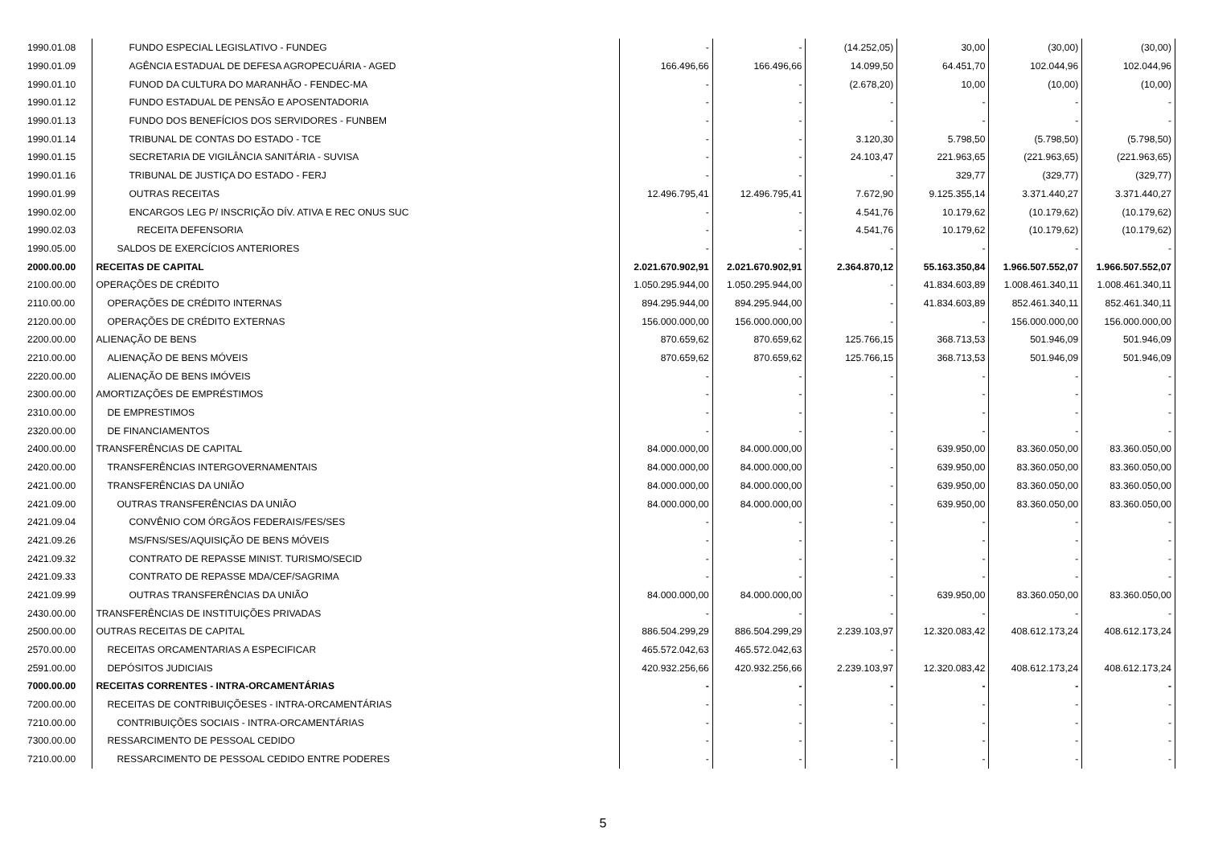| 1990.01.08 | FUNDO ESPECIAL LEGISLATIVO - FUNDEG | - | - | (14.252,05) | 30,00 | (30,00) | (30,00) |
| 1990.01.09 | AGÊNCIA ESTADUAL DE DEFESA AGROPECUÁRIA - AGED | 166.496,66 | 166.496,66 | 14.099,50 | 64.451,70 | 102.044,96 | 102.044,96 |
| 1990.01.10 | FUNOD DA CULTURA DO MARANHÃO - FENDEC-MA | - | - | (2.678,20) | 10,00 | (10,00) | (10,00) |
| 1990.01.12 | FUNDO ESTADUAL DE PENSÃO E APOSENTADORIA | - | - | - | - | - | - |
| 1990.01.13 | FUNDO DOS BENEFÍCIOS DOS SERVIDORES - FUNBEM | - | - | - | - | - | - |
| 1990.01.14 | TRIBUNAL DE CONTAS DO ESTADO - TCE | - | - | 3.120,30 | 5.798,50 | (5.798,50) | (5.798,50) |
| 1990.01.15 | SECRETARIA DE VIGILÂNCIA SANITÁRIA - SUVISA | - | - | 24.103,47 | 221.963,65 | (221.963,65) | (221.963,65) |
| 1990.01.16 | TRIBUNAL DE JUSTIÇA DO ESTADO - FERJ | - | - | - | 329,77 | (329,77) | (329,77) |
| 1990.01.99 | OUTRAS RECEITAS | 12.496.795,41 | 12.496.795,41 | 7.672,90 | 9.125.355,14 | 3.371.440,27 | 3.371.440,27 |
| 1990.02.00 | ENCARGOS LEG P/ INSCRIÇÃO DÍV. ATIVA E REC ONUS SUC | - | - | 4.541,76 | 10.179,62 | (10.179,62) | (10.179,62) |
| 1990.02.03 | RECEITA DEFENSORIA | - | - | 4.541,76 | 10.179,62 | (10.179,62) | (10.179,62) |
| 1990.05.00 | SALDOS DE EXERCÍCIOS ANTERIORES | - | - | - | - | - | - |
| 2000.00.00 | RECEITAS DE CAPITAL | 2.021.670.902,91 | 2.021.670.902,91 | 2.364.870,12 | 55.163.350,84 | 1.966.507.552,07 | 1.966.507.552,07 |
| 2100.00.00 | OPERAÇÕES DE CRÉDITO | 1.050.295.944,00 | 1.050.295.944,00 | - | 41.834.603,89 | 1.008.461.340,11 | 1.008.461.340,11 |
| 2110.00.00 | OPERAÇÕES DE CRÉDITO INTERNAS | 894.295.944,00 | 894.295.944,00 | - | 41.834.603,89 | 852.461.340,11 | 852.461.340,11 |
| 2120.00.00 | OPERAÇÕES DE CRÉDITO EXTERNAS | 156.000.000,00 | 156.000.000,00 | - | - | 156.000.000,00 | 156.000.000,00 |
| 2200.00.00 | ALIENAÇÃO DE BENS | 870.659,62 | 870.659,62 | 125.766,15 | 368.713,53 | 501.946,09 | 501.946,09 |
| 2210.00.00 | ALIENAÇÃO DE BENS MÓVEIS | 870.659,62 | 870.659,62 | 125.766,15 | 368.713,53 | 501.946,09 | 501.946,09 |
| 2220.00.00 | ALIENAÇÃO DE BENS IMÓVEIS | - | - | - | - | - | - |
| 2300.00.00 | AMORTIZAÇÕES DE EMPRÉSTIMOS | - | - | - | - | - | - |
| 2310.00.00 | DE EMPRESTIMOS | - | - | - | - | - | - |
| 2320.00.00 | DE FINANCIAMENTOS | - | - | - | - | - | - |
| 2400.00.00 | TRANSFERÊNCIAS DE CAPITAL | 84.000.000,00 | 84.000.000,00 | - | 639.950,00 | 83.360.050,00 | 83.360.050,00 |
| 2420.00.00 | TRANSFERÊNCIAS INTERGOVERNAMENTAIS | 84.000.000,00 | 84.000.000,00 | - | 639.950,00 | 83.360.050,00 | 83.360.050,00 |
| 2421.00.00 | TRANSFERÊNCIAS DA UNIÃO | 84.000.000,00 | 84.000.000,00 | - | 639.950,00 | 83.360.050,00 | 83.360.050,00 |
| 2421.09.00 | OUTRAS TRANSFERÊNCIAS DA UNIÃO | 84.000.000,00 | 84.000.000,00 | - | 639.950,00 | 83.360.050,00 | 83.360.050,00 |
| 2421.09.04 | CONVÊNIO COM ÓRGÃOS FEDERAIS/FES/SES | - | - | - | - | - | - |
| 2421.09.26 | MS/FNS/SES/AQUISIÇÃO DE BENS MÓVEIS | - | - | - | - | - | - |
| 2421.09.32 | CONTRATO DE REPASSE MINIST. TURISMO/SECID | - | - | - | - | - | - |
| 2421.09.33 | CONTRATO DE REPASSE MDA/CEF/SAGRIMA | - | - | - | - | - | - |
| 2421.09.99 | OUTRAS TRANSFERÊNCIAS DA UNIÃO | 84.000.000,00 | 84.000.000,00 | - | 639.950,00 | 83.360.050,00 | 83.360.050,00 |
| 2430.00.00 | TRANSFERÊNCIAS DE INSTITUIÇÕES PRIVADAS | - | - | - | - | - | - |
| 2500.00.00 | OUTRAS RECEITAS DE CAPITAL | 886.504.299,29 | 886.504.299,29 | 2.239.103,97 | 12.320.083,42 | 408.612.173,24 | 408.612.173,24 |
| 2570.00.00 | RECEITAS ORCAMENTARIAS A ESPECIFICAR | 465.572.042,63 | 465.572.042,63 | - | | | |
| 2591.00.00 | DEPÓSITOS JUDICIAIS | 420.932.256,66 | 420.932.256,66 | 2.239.103,97 | 12.320.083,42 | 408.612.173,24 | 408.612.173,24 |
| 7000.00.00 | RECEITAS CORRENTES - INTRA-ORCAMENTÁRIAS | - | - | - | - | - | - |
| 7200.00.00 | RECEITAS DE CONTRIBUIÇÕESES - INTRA-ORCAMENTÁRIAS | - | - | - | - | - | - |
| 7210.00.00 | CONTRIBUIÇÕES SOCIAIS - INTRA-ORCAMENTÁRIAS | - | - | - | - | - | - |
| 7300.00.00 | RESSARCIMENTO DE PESSOAL CEDIDO | - | - | - | - | - | - |
| 7210.00.00 | RESSARCIMENTO DE PESSOAL CEDIDO ENTRE PODERES | - | - | - | - | - | - |
5